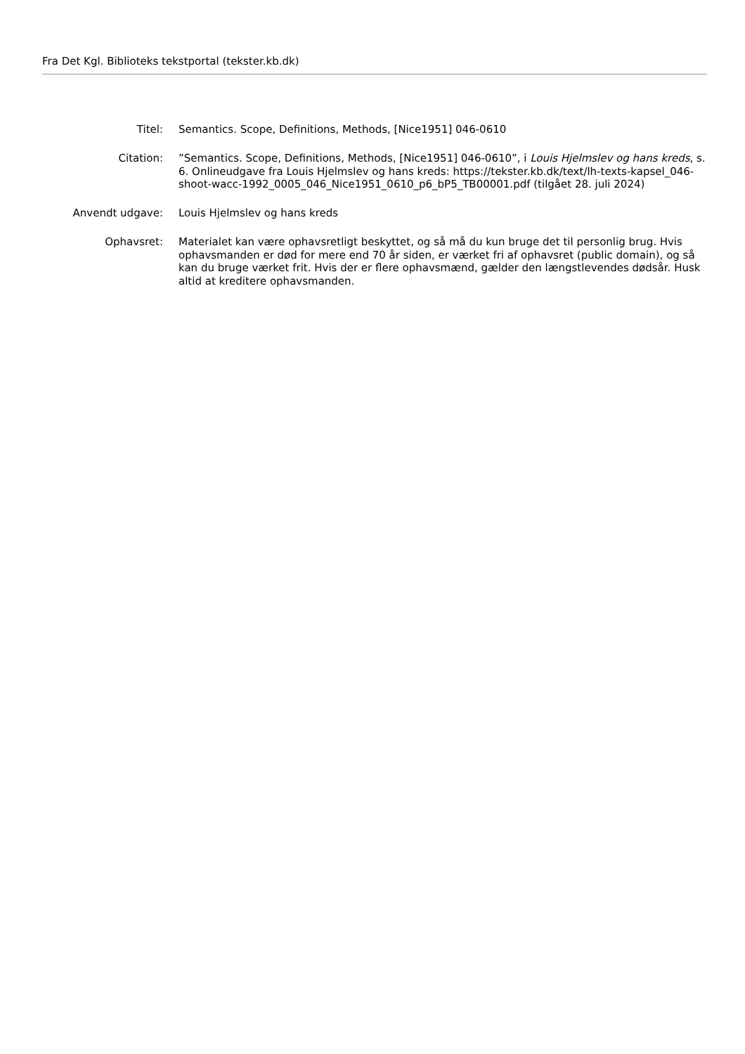Fra Det Kgl. Biblioteks tekstportal (tekster.kb.dk)
Titel: Semantics. Scope, Definitions, Methods, [Nice1951] 046-0610
Citation: ”Semantics. Scope, Definitions, Methods, [Nice1951] 046-0610”, i Louis Hjelmslev og hans kreds, s. 6. Onlineudgave fra Louis Hjelmslev og hans kreds: https://tekster.kb.dk/text/lh-texts-kapsel_046-shoot-wacc-1992_0005_046_Nice1951_0610_p6_bP5_TB00001.pdf (tilgået 28. juli 2024)
Anvendt udgave: Louis Hjelmslev og hans kreds
Ophavsret: Materialet kan være ophavsretligt beskyttet, og så må du kun bruge det til personlig brug. Hvis ophavsmanden er død for mere end 70 år siden, er værket fri af ophavsret (public domain), og så kan du bruge værket frit. Hvis der er flere ophavsmænd, gælder den længstlevendes dødsår. Husk altid at kreditere ophavsmanden.